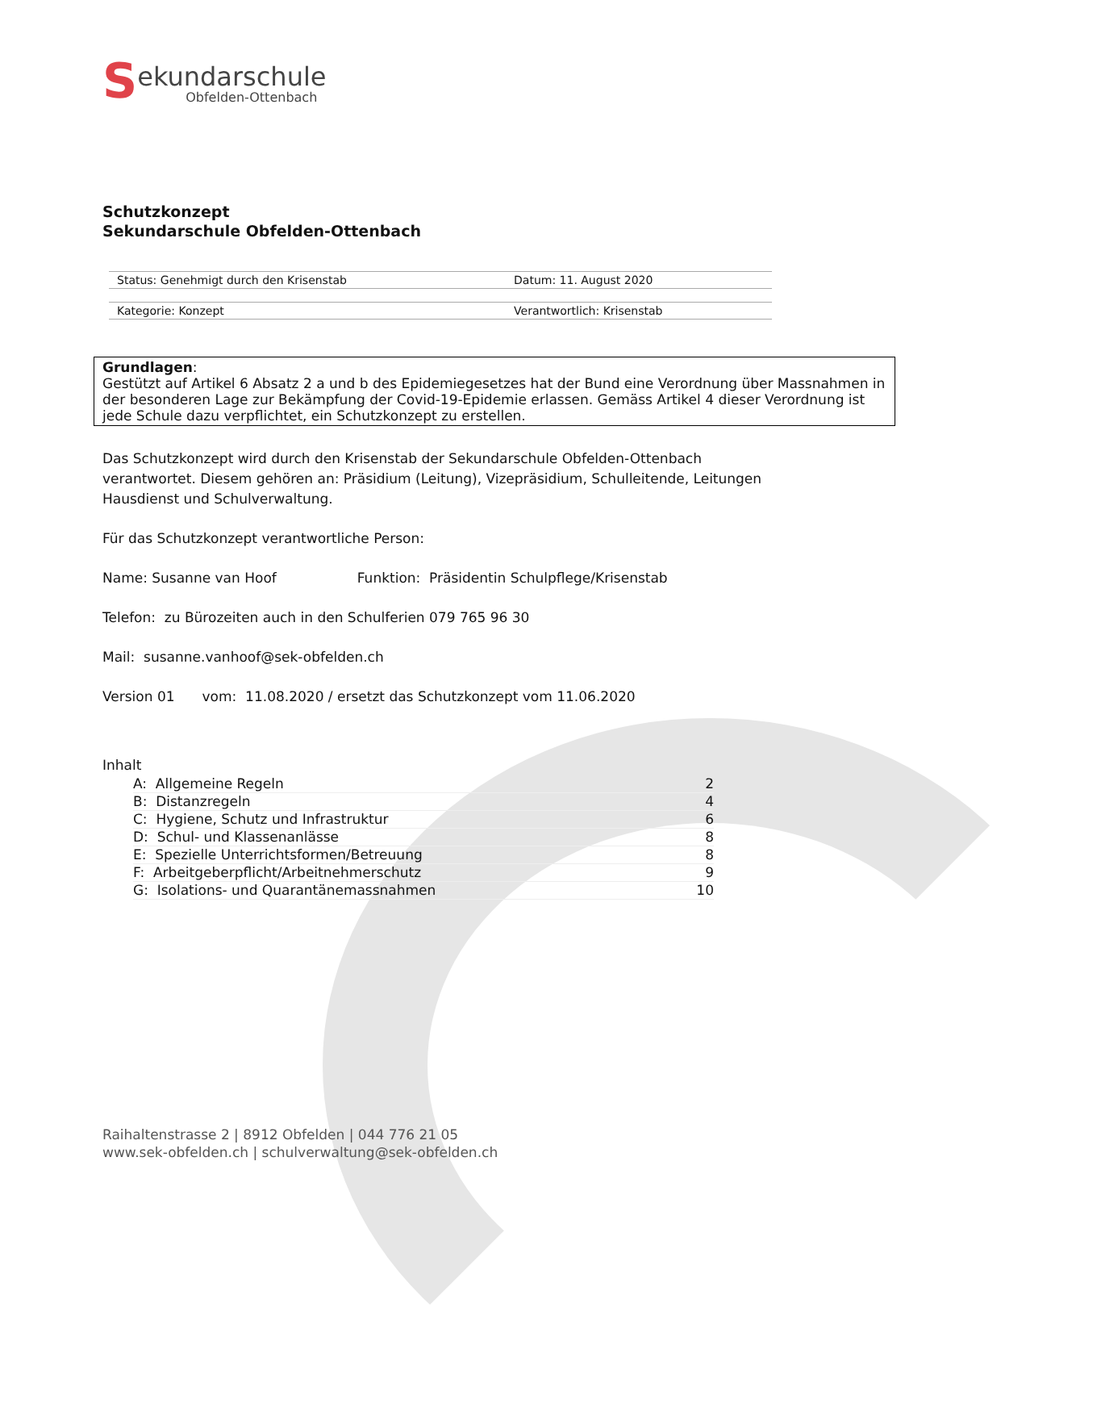S
ekundarschule
Obfelden-Ottenbach
Schutzkonzept
Sekundarschule Obfelden-Ottenbach
| Status: Genehmigt durch den Krisenstab | Datum: 11. August 2020 |
| Kategorie: Konzept | Verantwortlich: Krisenstab |
Grundlagen:
Gestützt auf Artikel 6 Absatz 2 a und b des Epidemiegesetzes hat der Bund eine Verordnung über Massnahmen in der besonderen Lage zur Bekämpfung der Covid-19-Epidemie erlassen. Gemäss Artikel 4 dieser Verordnung ist jede Schule dazu verpflichtet, ein Schutzkonzept zu erstellen.
Das Schutzkonzept wird durch den Krisenstab der Sekundarschule Obfelden-Ottenbach verantwortet. Diesem gehören an: Präsidium (Leitung), Vizepräsidium, Schulleitende, Leitungen Hausdienst und Schulverwaltung.
Für das Schutzkonzept verantwortliche Person:
Name: Susanne van Hoof Funktion: Präsidentin Schulpflege/Krisenstab
Telefon: zu Bürozeiten auch in den Schulferien 079 765 96 30
Mail: susanne.vanhoof@sek-obfelden.ch
Version 01 vom: 11.08.2020 / ersetzt das Schutzkonzept vom 11.06.2020
Inhalt
| A: Allgemeine Regeln | 2 |
| B: Distanzregeln | 4 |
| C: Hygiene, Schutz und Infrastruktur | 6 |
| D: Schul- und Klassenanlässe | 8 |
| E: Spezielle Unterrichtsformen/Betreuung | 8 |
| F: Arbeitgeberpflicht/Arbeitnehmerschutz | 9 |
| G: Isolations- und Quarantänemassnahmen | 10 |
Raihaltenstrasse 2 | 8912 Obfelden | 044 776 21 05
www.sek-obfelden.ch | schulverwaltung@sek-obfelden.ch